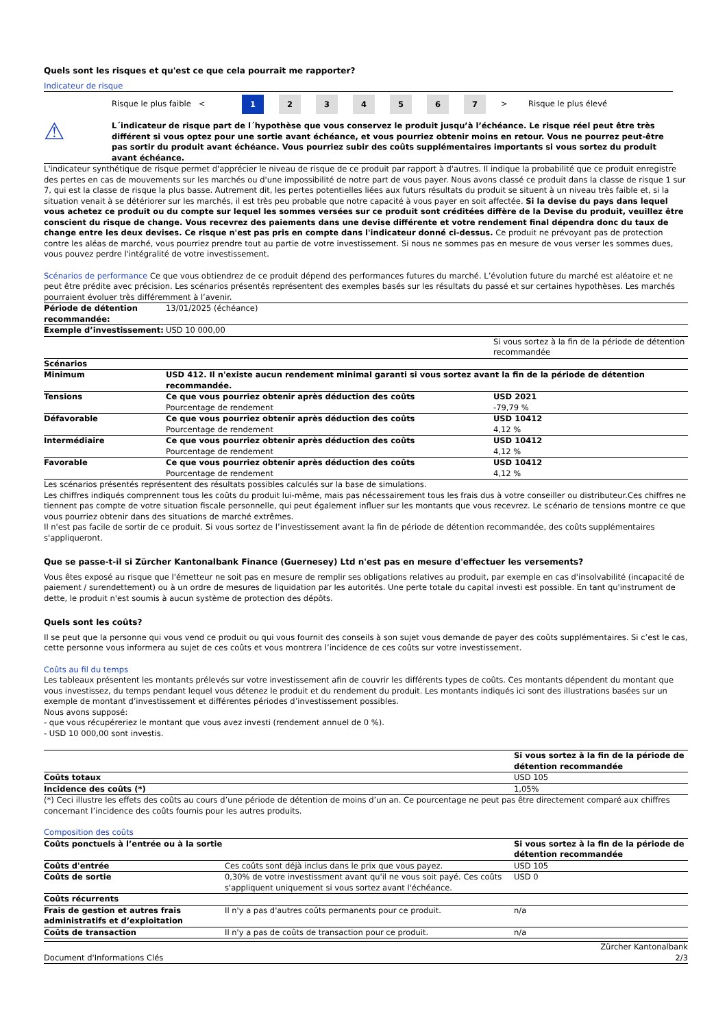Quels sont les risques et qu'est ce que cela pourrait me rapporter?
Indicateur de risque
Risque le plus faible <
1 2 3 4 5 6 7
> Risque le plus élevé
⚠
L´indicateur de risque part de l´hypothèse que vous conservez le produit jusqu’à l’échéance. Le risque réel peut être très différent si vous optez pour une sortie avant échéance, et vous pourriez obtenir moins en retour. Vous ne pourrez peut-être pas sortir du produit avant échéance. Vous pourriez subir des coûts supplémentaires importants si vous sortez du produit avant échéance.
L'indicateur synthétique de risque permet d'apprécier le niveau de risque de ce produit par rapport à d'autres. Il indique la probabilité que ce produit enregistre des pertes en cas de mouvements sur les marchés ou d'une impossibilité de notre part de vous payer. Nous avons classé ce produit dans la classe de risque 1 sur 7, qui est la classe de risque la plus basse. Autrement dit, les pertes potentielles liées aux futurs résultats du produit se situent à un niveau très faible et, si la situation venait à se détériorer sur les marchés, il est très peu probable que notre capacité à vous payer en soit affectée. Si la devise du pays dans lequel vous achetez ce produit ou du compte sur lequel les sommes versées sur ce produit sont créditées diffère de la Devise du produit, veuillez être conscient du risque de change. Vous recevrez des paiements dans une devise différente et votre rendement final dépendra donc du taux de change entre les deux devises. Ce risque n'est pas pris en compte dans l'indicateur donné ci-dessus. Ce produit ne prévoyant pas de protection contre les aléas de marché, vous pourriez prendre tout au partie de votre investissement. Si nous ne sommes pas en mesure de vous verser les sommes dues, vous pouvez perdre l'intégralité de votre investissement.
Scénarios de performance Ce que vous obtiendrez de ce produit dépend des performances futures du marché. L’évolution future du marché est aléatoire et ne peut être prédite avec précision. Les scénarios présentés représentent des exemples basés sur les résultats du passé et sur certaines hypothèses. Les marchés pourraient évoluer très différemment à l’avenir.
| Période de détention recommandée: | 13/01/2025 (échéance) | |
| Exemple d’investissement: | USD 10 000,00 | |
| | | Si vous sortez à la fin de la période de détention recommandée |
| Scénarios | | |
| Minimum | USD 412. Il n'existe aucun rendement minimal garanti si vous sortez avant la fin de la période de détention recommandée. | |
| Tensions | Ce que vous pourriez obtenir après déduction des coûts Pourcentage de rendement | USD 2021 -79,79 % |
| Défavorable | Ce que vous pourriez obtenir après déduction des coûts Pourcentage de rendement | USD 10412 4,12 % |
| Intermédiaire | Ce que vous pourriez obtenir après déduction des coûts Pourcentage de rendement | USD 10412 4,12 % |
| Favorable | Ce que vous pourriez obtenir après déduction des coûts Pourcentage de rendement | USD 10412 4,12 % |
Les scénarios présentés représentent des résultats possibles calculés sur la base de simulations.
Les chiffres indiqués comprennent tous les coûts du produit lui-même, mais pas nécessairement tous les frais dus à votre conseiller ou distributeur.Ces chiffres ne tiennent pas compte de votre situation fiscale personnelle, qui peut également influer sur les montants que vous recevrez. Le scénario de tensions montre ce que vous pourriez obtenir dans des situations de marché extrêmes.
Il n'est pas facile de sortir de ce produit. Si vous sortez de l’investissement avant la fin de période de détention recommandée, des coûts supplémentaires s'appliqueront.
Que se passe-t-il si Zürcher Kantonalbank Finance (Guernesey) Ltd n'est pas en mesure d'effectuer les versements?
Vous êtes exposé au risque que l'émetteur ne soit pas en mesure de remplir ses obligations relatives au produit, par exemple en cas d'insolvabilité (incapacité de paiement / surendettement) ou à un ordre de mesures de liquidation par les autorités. Une perte totale du capital investi est possible. En tant qu'instrument de dette, le produit n'est soumis à aucun système de protection des dépôts.
Quels sont les coûts?
Il se peut que la personne qui vous vend ce produit ou qui vous fournit des conseils à son sujet vous demande de payer des coûts supplémentaires. Si c’est le cas, cette personne vous informera au sujet de ces coûts et vous montrera l’incidence de ces coûts sur votre investissement.
Coûts au fil du temps
Les tableaux présentent les montants prélevés sur votre investissement afin de couvrir les différents types de coûts. Ces montants dépendent du montant que vous investissez, du temps pendant lequel vous détenez le produit et du rendement du produit. Les montants indiqués ici sont des illustrations basées sur un exemple de montant d’investissement et différentes périodes d’investissement possibles.
Nous avons supposé:
- que vous récupéreriez le montant que vous avez investi (rendement annuel de 0 %).
- USD 10 000,00 sont investis.
| | Si vous sortez à la fin de la période de détention recommandée |
| Coûts totaux | USD 105 |
| Incidence des coûts (*) | 1,05% |
(*) Ceci illustre les effets des coûts au cours d’une période de détention de moins d’un an. Ce pourcentage ne peut pas être directement comparé aux chiffres concernant l’incidence des coûts fournis pour les autres produits.
Composition des coûts
| Coûts ponctuels à l’entrée ou à la sortie | | Si vous sortez à la fin de la période de détention recommandée |
| Coûts d'entrée | Ces coûts sont déjà inclus dans le prix que vous payez. | USD 105 |
| Coûts de sortie | 0,30% de votre investissment avant qu'il ne vous soit payé. Ces coûts s'appliquent uniquement si vous sortez avant l'échéance. | USD 0 |
| Coûts récurrents | | |
| Frais de gestion et autres frais administratifs et d’exploitation | Il n'y a pas d'autres coûts permanents pour ce produit. | n/a |
| Coûts de transaction | Il n'y a pas de coûts de transaction pour ce produit. | n/a |
Document d'Informations Clés Zürcher Kantonalbank
2/3